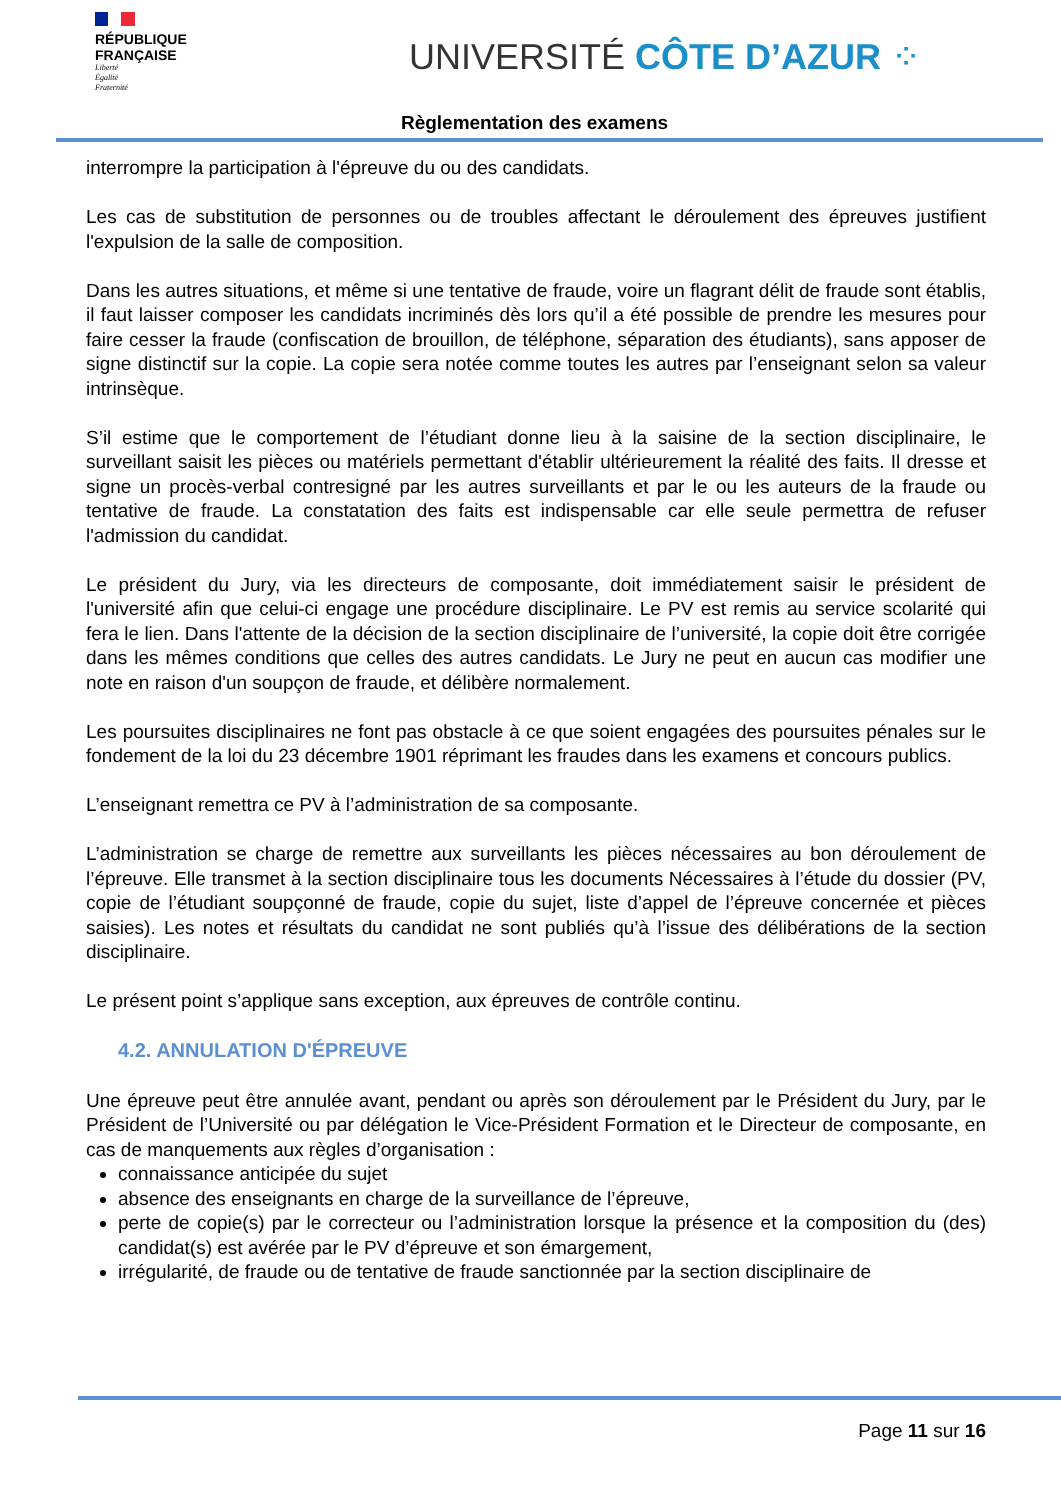RÉPUBLIQUE
FRANÇAISE
Liberté
Égalité
Fraternité
UNIVERSITÉ CÔTE D’AZUR ⁘
Règlementation des examens
interrompre la participation à l'épreuve du ou des candidats.
Les cas de substitution de personnes ou de troubles affectant le déroulement des épreuves justifient l'expulsion de la salle de composition.
Dans les autres situations, et même si une tentative de fraude, voire un flagrant délit de fraude sont établis, il faut laisser composer les candidats incriminés dès lors qu’il a été possible de prendre les mesures pour faire cesser la fraude (confiscation de brouillon, de téléphone, séparation des étudiants), sans apposer de signe distinctif sur la copie. La copie sera notée comme toutes les autres par l’enseignant selon sa valeur intrinsèque.
S’il estime que le comportement de l’étudiant donne lieu à la saisine de la section disciplinaire, le surveillant saisit les pièces ou matériels permettant d'établir ultérieurement la réalité des faits. Il dresse et signe un procès-verbal contresigné par les autres surveillants et par le ou les auteurs de la fraude ou tentative de fraude. La constatation des faits est indispensable car elle seule permettra de refuser l'admission du candidat.
Le président du Jury, via les directeurs de composante, doit immédiatement saisir le président de l'université afin que celui-ci engage une procédure disciplinaire. Le PV est remis au service scolarité qui fera le lien. Dans l'attente de la décision de la section disciplinaire de l’université, la copie doit être corrigée dans les mêmes conditions que celles des autres candidats. Le Jury ne peut en aucun cas modifier une note en raison d'un soupçon de fraude, et délibère normalement.
Les poursuites disciplinaires ne font pas obstacle à ce que soient engagées des poursuites pénales sur le fondement de la loi du 23 décembre 1901 réprimant les fraudes dans les examens et concours publics.
L’enseignant remettra ce PV à l’administration de sa composante.
L’administration se charge de remettre aux surveillants les pièces nécessaires au bon déroulement de l’épreuve. Elle transmet à la section disciplinaire tous les documents Nécessaires à l’étude du dossier (PV, copie de l’étudiant soupçonné de fraude, copie du sujet, liste d’appel de l’épreuve concernée et pièces saisies). Les notes et résultats du candidat ne sont publiés qu’à l’issue des délibérations de la section disciplinaire.
Le présent point s’applique sans exception, aux épreuves de contrôle continu.
4.2. ANNULATION D'ÉPREUVE
Une épreuve peut être annulée avant, pendant ou après son déroulement par le Président du Jury, par le Président de l’Université ou par délégation le Vice-Président Formation et le Directeur de composante, en cas de manquements aux règles d’organisation :
connaissance anticipée du sujet
absence des enseignants en charge de la surveillance de l’épreuve,
perte de copie(s) par le correcteur ou l’administration lorsque la présence et la composition du (des) candidat(s) est avérée par le PV d’épreuve et son émargement,
irrégularité, de fraude ou de tentative de fraude sanctionnée par la section disciplinaire de
Page 11 sur 16